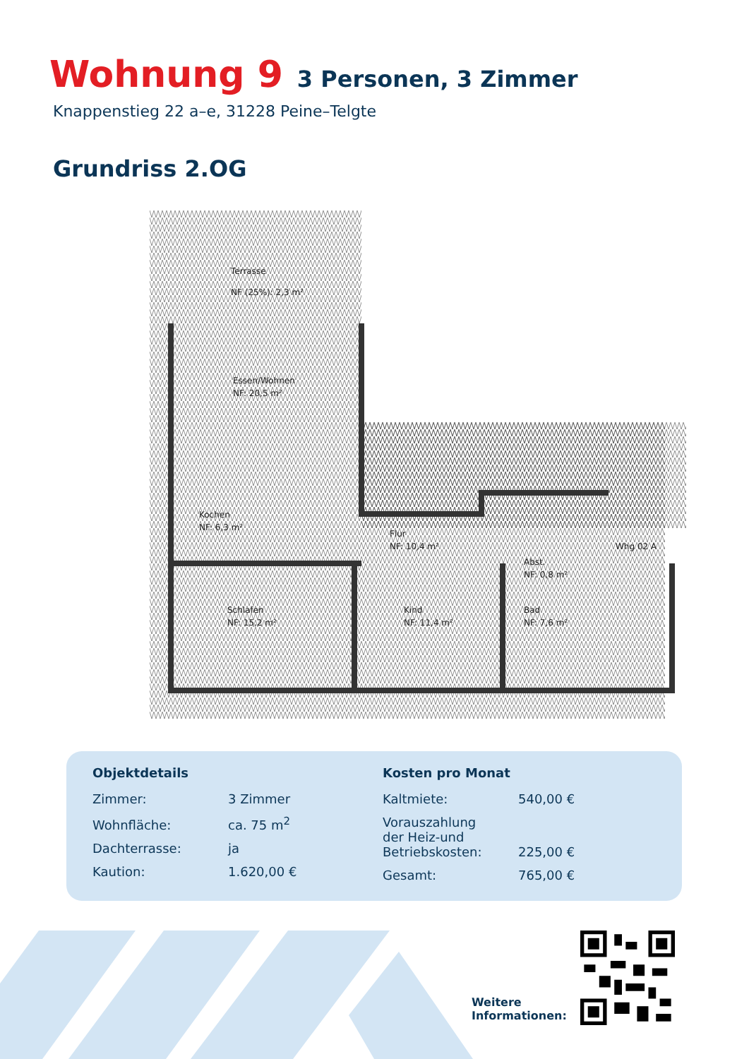Wohnung 9 3 Personen, 3 Zimmer
Knappenstieg 22 a–e, 31228 Peine–Telgte
Grundriss 2.OG
Terrasse
NF (25%): 2,3 m²
Essen/Wohnen
NF: 20,5 m²
Kochen
NF: 6,3 m²
Flur
NF: 10,4 m²
Schlafen
NF: 15,2 m²
Kind
NF: 11,4 m²
Abst.
NF: 0,8 m²
Bad
NF: 7,6 m²
Whg 02 A
Objektdetails
| Zimmer: | 3 Zimmer |
| Wohnfläche: | ca. 75 m<sup>2</sup> |
| Dachterrasse: | ja |
| Kaution: | 1.620,00 € |
Kosten pro Monat
| Kaltmiete: | 540,00 € |
| Vorauszahlung der Heiz-und Betriebskosten: | 225,00 € |
| Gesamt: | 765,00 € |
Weitere
Informationen: